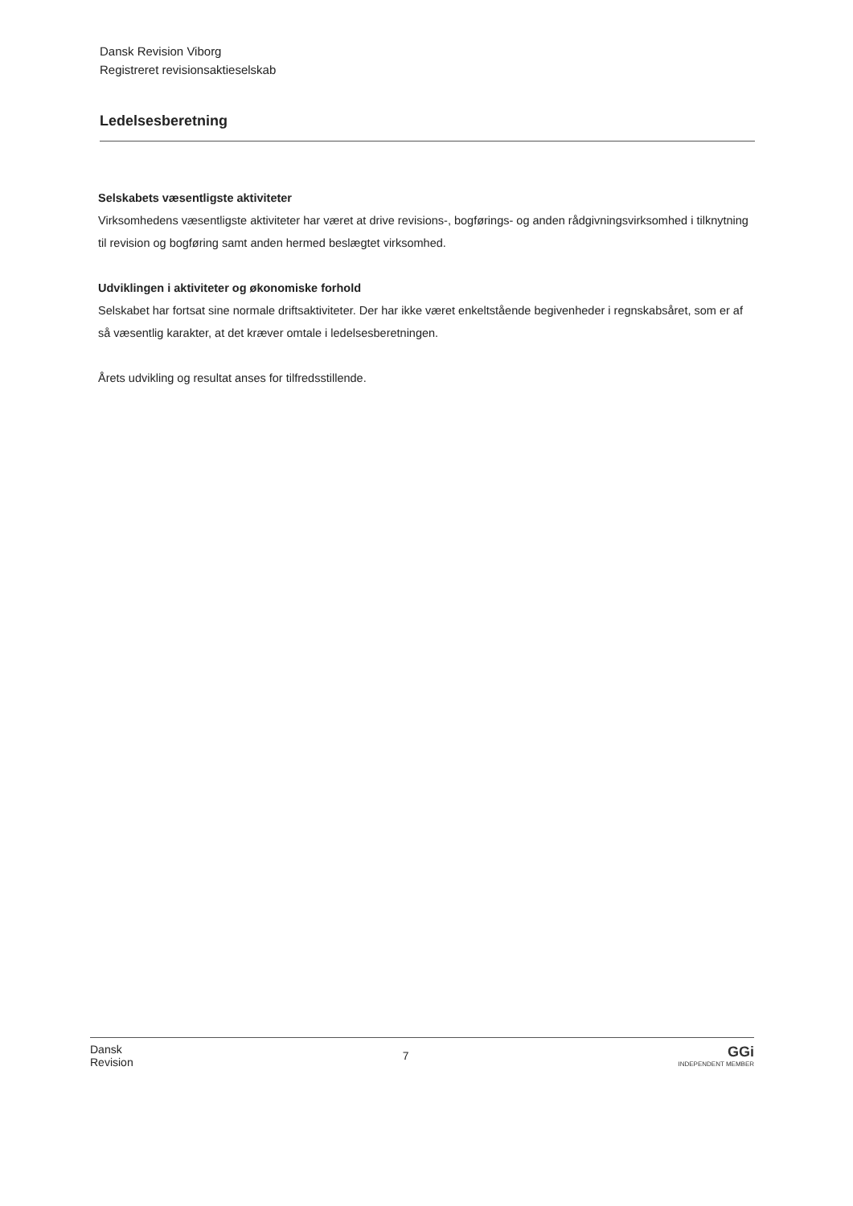Dansk Revision Viborg
Registreret revisionsaktieselskab
Ledelsesberetning
Selskabets væsentligste aktiviteter
Virksomhedens væsentligste aktiviteter har været at drive revisions-, bogførings- og anden rådgivningsvirksomhed i tilknytning til revision og bogføring samt anden hermed beslægtet virksomhed.
Udviklingen i aktiviteter og økonomiske forhold
Selskabet har fortsat sine normale driftsaktiviteter. Der har ikke været enkeltstående begivenheder i regnskabsåret, som er af så væsentlig karakter, at det kræver omtale i ledelsesberetningen.
Årets udvikling og resultat anses for tilfredsstillende.
Dansk
Revision
7
GGi
INDEPENDENT MEMBER